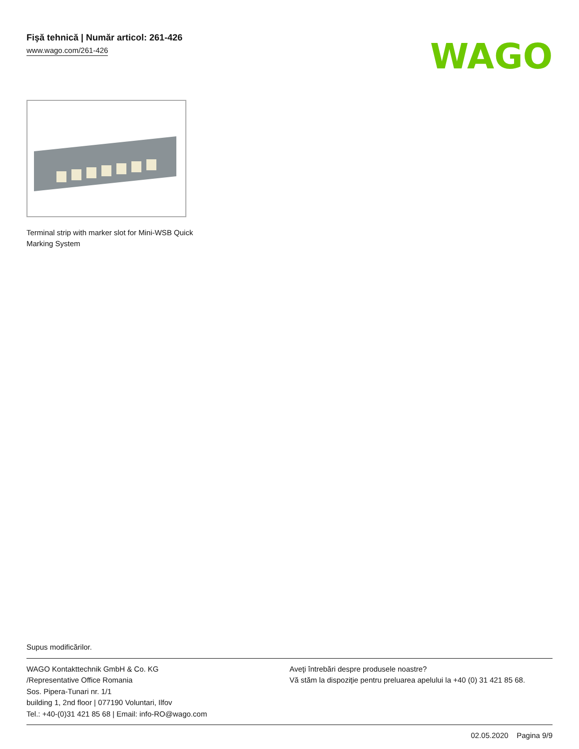Fişă tehnică | Număr articol: 261-426
www.wago.com/261-426
WAGO
Terminal strip with marker slot for Mini-WSB Quick Marking System
Supus modificărilor.
WAGO Kontakttechnik GmbH & Co. KG
/Representative Office Romania
Sos. Pipera-Tunari nr. 1/1
building 1, 2nd floor | 077190 Voluntari, Ilfov
Tel.: +40-(0)31 421 85 68 | Email: info-RO@wago.com
Aveţi întrebări despre produsele noastre?
Vă stăm la dispoziţie pentru preluarea apelului la +40 (0) 31 421 85 68.
02.05.2020 Pagina 9/9